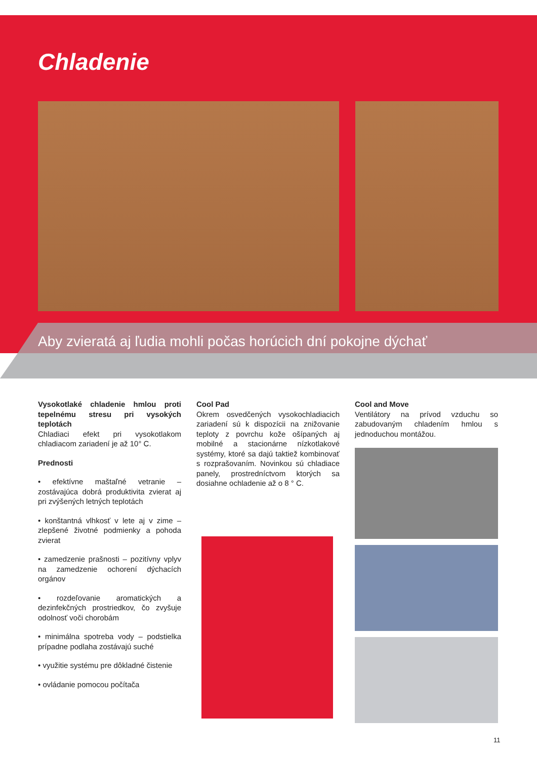Chladenie
Aby zvieratá aj ľudia mohli počas horúcich dní pokojne dýchať
Vysokotlaké chladenie hmlou proti tepelnému stresu pri vysokých teplotách
Chladiaci efekt pri vysokotlakom chladiacom zariadení je až 10° C.
Prednosti
• efektívne maštaľné vetranie – zostávajúca dobrá produktivita zvierat aj pri zvýšených letných teplotách
• konštantná vlhkosť v lete aj v zime – zlepšené životné podmienky a pohoda zvierat
• zamedzenie prašnosti – pozitívny vplyv na zamedzenie ochorení dýchacích orgánov
• rozdeľovanie aromatických a dezinfekčných prostriedkov, čo zvyšuje odolnosť voči chorobám
• minimálna spotreba vody – podstielka prípadne podlaha zostávajú suché
• využitie systému pre dôkladné čistenie
• ovládanie pomocou počítača
Cool Pad
Okrem osvedčených vysokochladiacich zariadení sú k dispozícii na znižovanie teploty z povrchu kože ošípaných aj mobilné a stacionárne nízkotlakové systémy, ktoré sa dajú taktiež kombinovať s rozprašovaním. Novinkou sú chladiace panely, prostredníctvom ktorých sa dosiahne ochladenie až o 8 ° C.
Cool and Move
Ventilátory na prívod vzduchu so zabudovaným chladením hmlou s jednoduchou montážou.
11